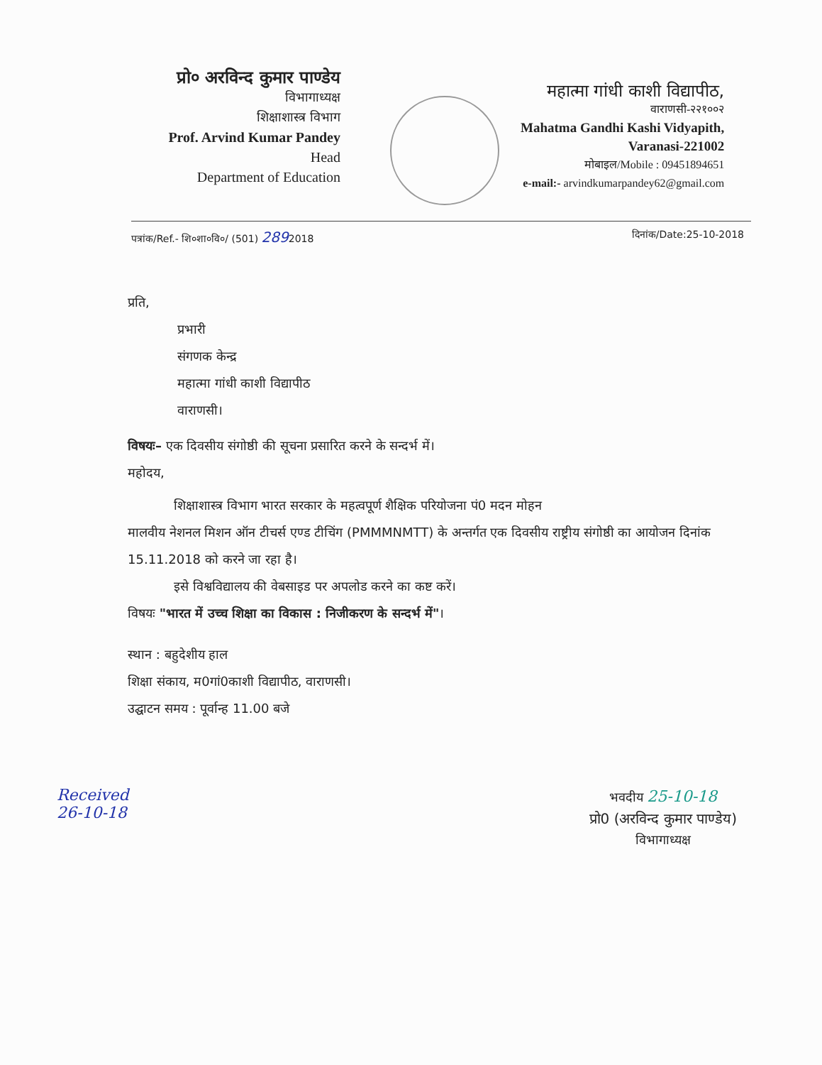प्रो० अरविन्द कुमार पाण्डेय
विभागाध्यक्ष
शिक्षाशास्त्र विभाग
Prof. Arvind Kumar Pandey
Head
Department of Education
महात्मा गांधी काशी विद्यापीठ,
वाराणसी-२२१००२
Mahatma Gandhi Kashi Vidyapith,
Varanasi-221002
मोबाइल/Mobile : 09451894651
e-mail:- arvindkumarpandey62@gmail.com
पत्रांक/Ref.- शि०शा०वि०/ (501) 2892018 दिनांक/Date:25-10-2018
प्रति,
प्रभारी
संगणक केन्द्र
महात्मा गांधी काशी विद्यापीठ
वाराणसी।
विषयः– एक दिवसीय संगोष्ठी की सूचना प्रसारित करने के सन्दर्भ में।
महोदय,
शिक्षाशास्त्र विभाग भारत सरकार के महत्वपूर्ण शैक्षिक परियोजना पं0 मदन मोहन
मालवीय नेशनल मिशन ऑन टीचर्स एण्ड टीचिंग (PMMMNMTT) के अन्तर्गत एक दिवसीय राष्ट्रीय संगोष्ठी का आयोजन दिनांक 15.11.2018 को करने जा रहा है।
इसे विश्वविद्यालय की वेबसाइड पर अपलोड करने का कष्ट करें।
विषयः "भारत में उच्च शिक्षा का विकास : निजीकरण के सन्दर्भ में"।
स्थान : बहुदेशीय हाल
शिक्षा संकाय, म0गां0काशी विद्यापीठ, वाराणसी।
उद्घाटन समय : पूर्वान्ह 11.00 बजे
Received
26-10-18
भवदीय 25-10-18
प्रो0 (अरविन्द कुमार पाण्डेय)
विभागाध्यक्ष